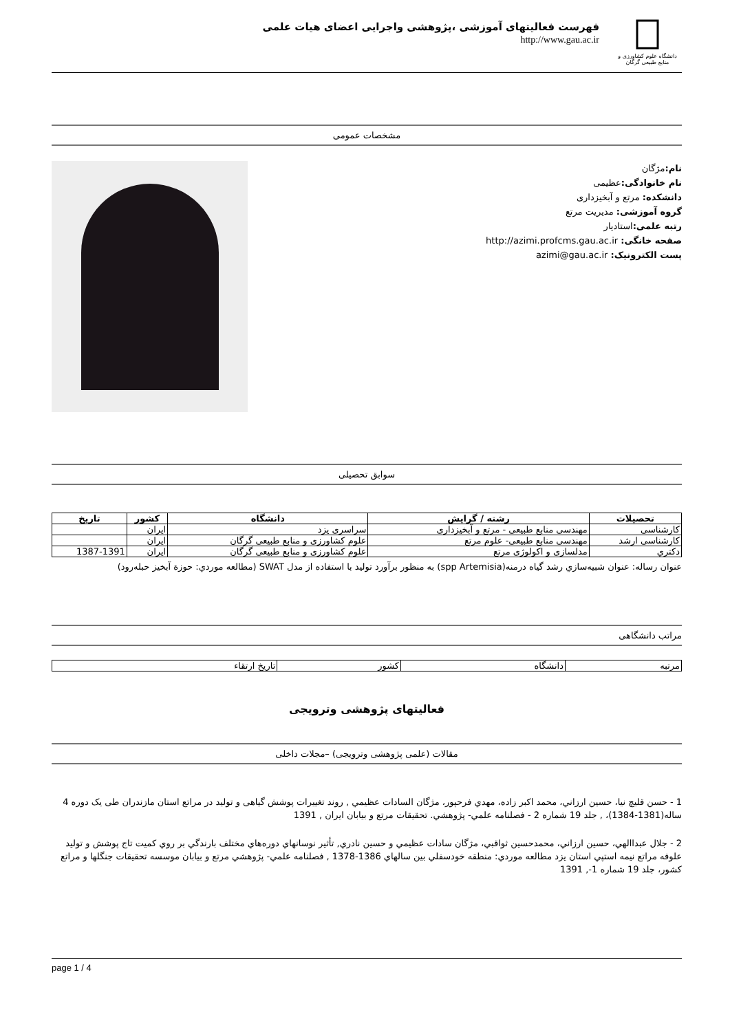دانشگاه علوم کشاورزی و منابع طبیعی گرگان
فهرست فعالیتهای آموزشی ،پژوهشی واجرایی اعضای هیات علمی
http://www.gau.ac.ir
مشخصات عمومی
نام: مژگان
نام خانوادگی: عظیمی
دانشکده: مرتع و آبخیزداری
گروه آموزشی: مدیریت مرتع
رتبه علمی: استادیار
صفحه خانگی: http://azimi.profcms.gau.ac.ir
پست الکترونیک: azimi@gau.ac.ir
سوابق تحصیلی
| تحصیلات | رشته / گرایش | دانشگاه | کشور | تاریخ |
| --- | --- | --- | --- | --- |
| کارشناسی | مهندسی منابع طبیعی - مرتع و آبخیزداری | سراسری یزد | ایران | |
| کارشناسی ارشد | مهندسی منابع طبیعی- علوم مرتع | علوم کشاورزی و منابع طبیعی گرگان | ایران | |
| دکتري | مدلسازی و اکولوژی مرتع | علوم کشاورزی و منابع طبیعی گرگان | ایران | 1387-1391 |
عنوان رساله: عنوان شبيه‌سازي رشد گياه درمنه(spp Artemisia) به منظور برآورد توليد با استفاده از مدل SWAT (مطالعه موردي: حوزة آبخيز حبله‌رود)
مراتب دانشگاهی
| مرتبه | دانشگاه | کشور | تاریخ ارتقاء |
فعالیتهای پژوهشی وترویجی
مقالات (علمی پژوهشی وترویجی) –مجلات داخلی
1 - حسن قليچ نيا، حسين ارزاني، محمد اكبر زاده، مهدي فرحپور، مژگان السادات عظيمي , روند تغییرات پوشش گیاهی و تولید در مراتع استان مازندران طی یک دوره 4 ساله(1381-1384)، , جلد 19 شماره 2 - فصلنامه علمي- پژوهشي. تحقيقات مرتع و بيابان ايران , 1391
2 - جلال عبداالهي، حسين ارزاني، محمدحسين ثواقبي، مژگان سادات عظيمي و حسين نادري, تأثير نوسانهاي دوره‌هاي مختلف بارندگي بر روي كميت تاج پوشش و توليد علوفه مراتع نيمه استپي استان يزد مطالعه موردي: منطقه خودسفلي بين سالهاي 1386-1378 , فصلنامه علمي- پژوهشي مرتع و بيابان موسسه تحقيقات جنگلها و مراتع كشور، جلد 19 شماره 1-, 1391
page 1 / 4